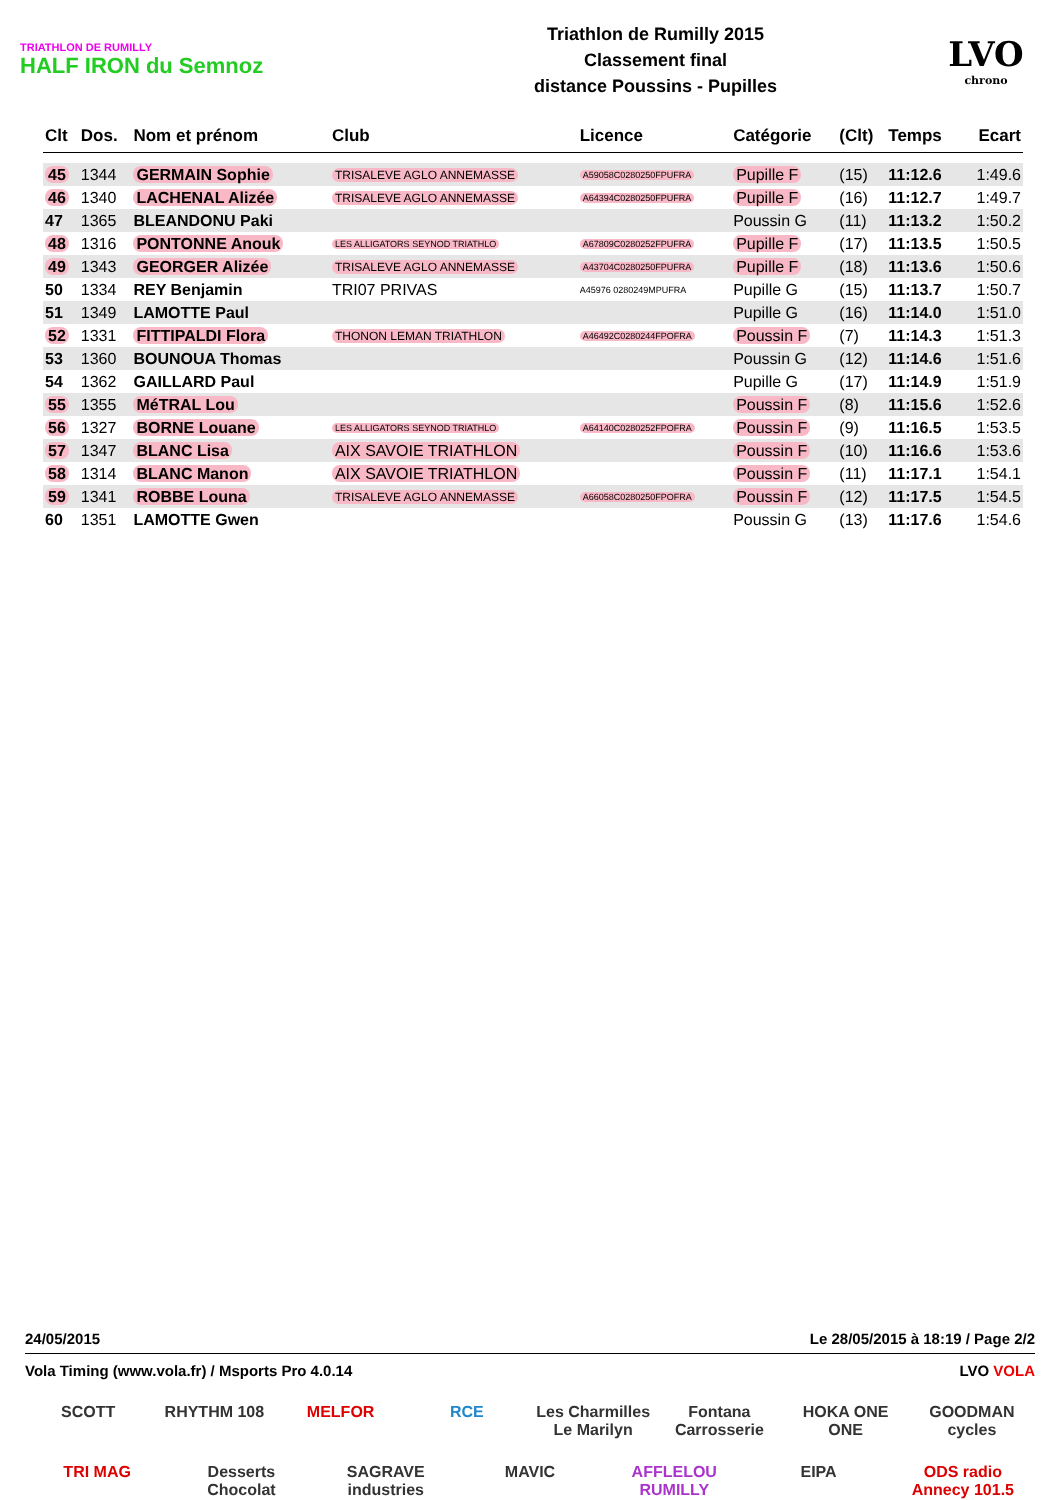TRIATHLON DE RUMILLY
HALF IRON du Semnoz
Triathlon de Rumilly 2015
Classement final
distance Poussins - Pupilles
LVO
chrono
| Clt | Dos. | Nom et prénom | Club | Licence | Catégorie | (Clt) | Temps | Ecart |
| --- | --- | --- | --- | --- | --- | --- | --- | --- |
| 45 | 1344 | GERMAIN Sophie | TRISALEVE AGLO ANNEMASSE | A59058C0280250FPUFRA | Pupille F | (15) | 11:12.6 | 1:49.6 |
| 46 | 1340 | LACHENAL Alizée | TRISALEVE AGLO ANNEMASSE | A64394C0280250FPUFRA | Pupille F | (16) | 11:12.7 | 1:49.7 |
| 47 | 1365 | BLEANDONU Paki | | | Poussin G | (11) | 11:13.2 | 1:50.2 |
| 48 | 1316 | PONTONNE Anouk | LES ALLIGATORS SEYNOD TRIATHLO | A67809C0280252FPUFRA | Pupille F | (17) | 11:13.5 | 1:50.5 |
| 49 | 1343 | GEORGER Alizée | TRISALEVE AGLO ANNEMASSE | A43704C0280250FPUFRA | Pupille F | (18) | 11:13.6 | 1:50.6 |
| 50 | 1334 | REY Benjamin | TRI07 PRIVAS | A45976 0280249MPUFRA | Pupille G | (15) | 11:13.7 | 1:50.7 |
| 51 | 1349 | LAMOTTE Paul | | | Pupille G | (16) | 11:14.0 | 1:51.0 |
| 52 | 1331 | FITTIPALDI Flora | THONON LEMAN TRIATHLON | A46492C0280244FPOFRA | Poussin F | (7) | 11:14.3 | 1:51.3 |
| 53 | 1360 | BOUNOUA Thomas | | | Poussin G | (12) | 11:14.6 | 1:51.6 |
| 54 | 1362 | GAILLARD Paul | | | Pupille G | (17) | 11:14.9 | 1:51.9 |
| 55 | 1355 | MéTRAL Lou | | | Poussin F | (8) | 11:15.6 | 1:52.6 |
| 56 | 1327 | BORNE Louane | LES ALLIGATORS SEYNOD TRIATHLO | A64140C0280252FPOFRA | Poussin F | (9) | 11:16.5 | 1:53.5 |
| 57 | 1347 | BLANC Lisa | AIX SAVOIE TRIATHLON | | Poussin F | (10) | 11:16.6 | 1:53.6 |
| 58 | 1314 | BLANC Manon | AIX SAVOIE TRIATHLON | | Poussin F | (11) | 11:17.1 | 1:54.1 |
| 59 | 1341 | ROBBE Louna | TRISALEVE AGLO ANNEMASSE | A66058C0280250FPOFRA | Poussin F | (12) | 11:17.5 | 1:54.5 |
| 60 | 1351 | LAMOTTE Gwen | | | Poussin G | (13) | 11:17.6 | 1:54.6 |
24/05/2015 Le 28/05/2015 à 18:19 / Page 2/2
Vola Timing (www.vola.fr) / Msports Pro 4.0.14 LVO VOLA
SCOTT
RHYTHM 108
MELFOR
RCE
Les Charmilles Le Marilyn
Fontana Carrosserie
HOKA ONE ONE
GOODMAN cycles
TRI MAG
Desserts Chocolat
SAGRAVE industries
MAVIC
AFFLELOU RUMILLY
EIPA
ODS radio Annecy 101.5